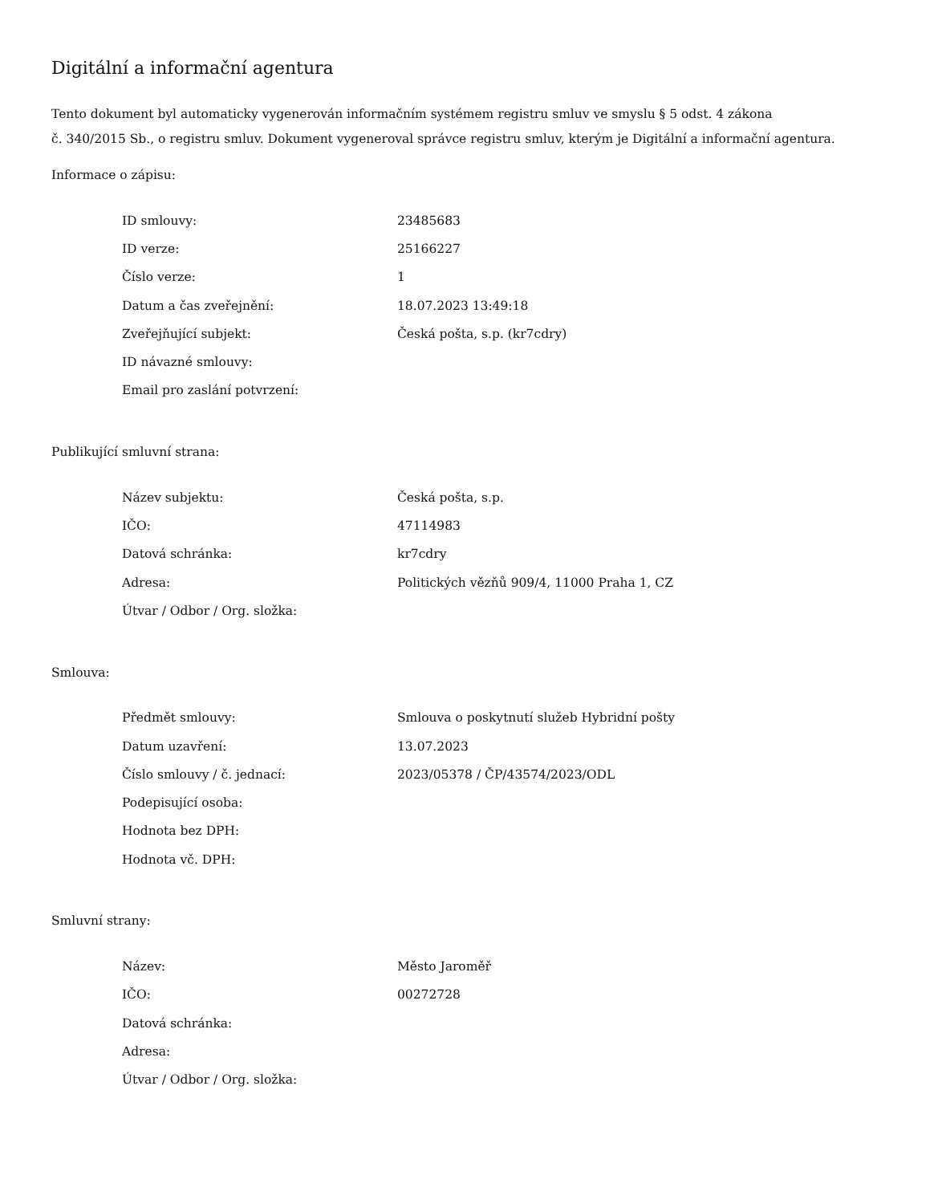Digitální a informační agentura
Tento dokument byl automaticky vygenerován informačním systémem registru smluv ve smyslu § 5 odst. 4 zákona
č. 340/2015 Sb., o registru smluv. Dokument vygeneroval správce registru smluv, kterým je Digitální a informační agentura.
Informace o zápisu:
| ID smlouvy: | 23485683 |
| ID verze: | 25166227 |
| Číslo verze: | 1 |
| Datum a čas zveřejnění: | 18.07.2023 13:49:18 |
| Zveřejňující subjekt: | Česká pošta, s.p. (kr7cdry) |
| ID návazné smlouvy: | |
| Email pro zaslání potvrzení: | |
Publikující smluvní strana:
| Název subjektu: | Česká pošta, s.p. |
| IČO: | 47114983 |
| Datová schránka: | kr7cdry |
| Adresa: | Politických vězňů 909/4, 11000 Praha 1, CZ |
| Útvar / Odbor / Org. složka: | |
Smlouva:
| Předmět smlouvy: | Smlouva o poskytnutí služeb Hybridní pošty |
| Datum uzavření: | 13.07.2023 |
| Číslo smlouvy / č. jednací: | 2023/05378 / ČP/43574/2023/ODL |
| Podepisující osoba: | |
| Hodnota bez DPH: | |
| Hodnota vč. DPH: | |
Smluvní strany:
| Název: | Město Jaroměř |
| IČO: | 00272728 |
| Datová schránka: | |
| Adresa: | |
| Útvar / Odbor / Org. složka: | |